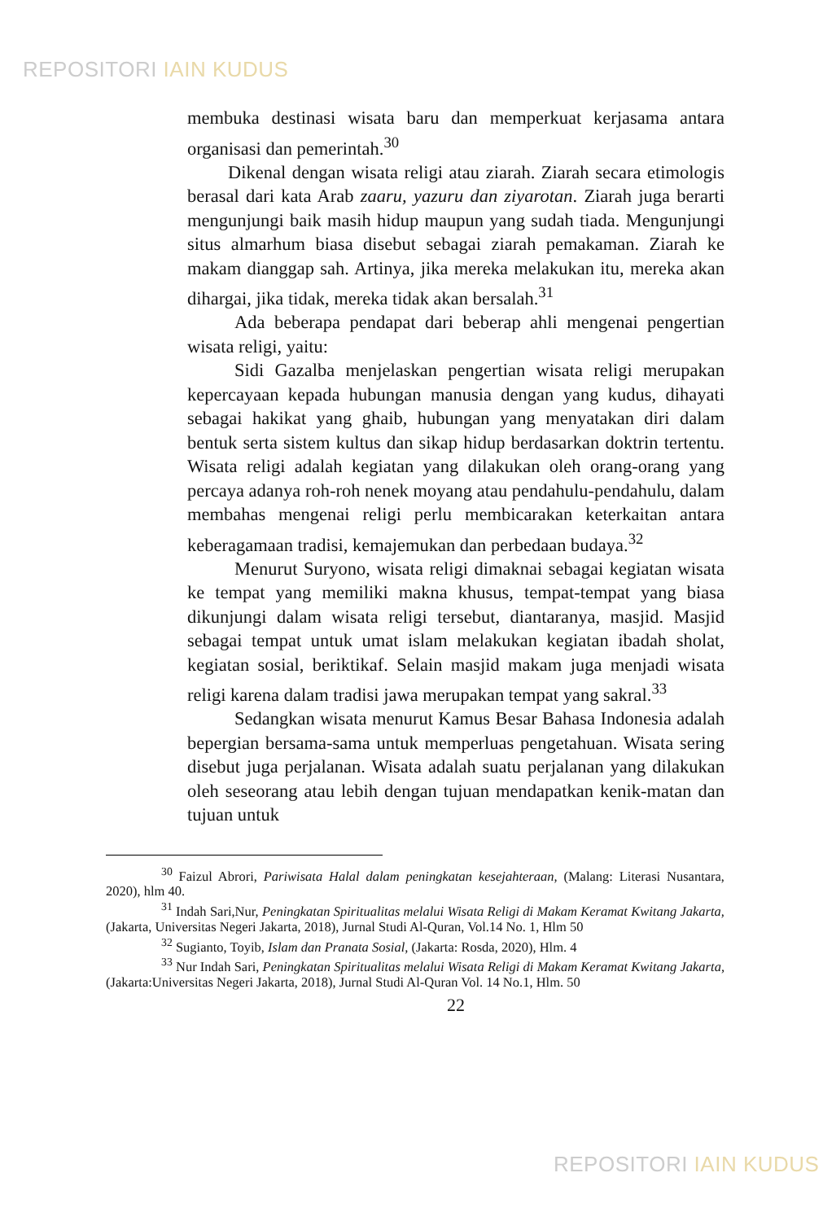REPOSITORI IAIN KUDUS
membuka destinasi wisata baru dan memperkuat kerjasama antara organisasi dan pemerintah.<sup>30</sup>
Dikenal dengan wisata religi atau ziarah. Ziarah secara etimologis berasal dari kata Arab zaaru, yazuru dan ziyarotan. Ziarah juga berarti mengunjungi baik masih hidup maupun yang sudah tiada. Mengunjungi situs almarhum biasa disebut sebagai ziarah pemakaman. Ziarah ke makam dianggap sah. Artinya, jika mereka melakukan itu, mereka akan dihargai, jika tidak, mereka tidak akan bersalah.<sup>31</sup>
Ada beberapa pendapat dari beberap ahli mengenai pengertian wisata religi, yaitu:
Sidi Gazalba menjelaskan pengertian wisata religi merupakan kepercayaan kepada hubungan manusia dengan yang kudus, dihayati sebagai hakikat yang ghaib, hubungan yang menyatakan diri dalam bentuk serta sistem kultus dan sikap hidup berdasarkan doktrin tertentu. Wisata religi adalah kegiatan yang dilakukan oleh orang-orang yang percaya adanya roh-roh nenek moyang atau pendahulu-pendahulu, dalam membahas mengenai religi perlu membicarakan keterkaitan antara keberagamaan tradisi, kemajemukan dan perbedaan budaya.<sup>32</sup>
Menurut Suryono, wisata religi dimaknai sebagai kegiatan wisata ke tempat yang memiliki makna khusus, tempat-tempat yang biasa dikunjungi dalam wisata religi tersebut, diantaranya, masjid. Masjid sebagai tempat untuk umat islam melakukan kegiatan ibadah sholat, kegiatan sosial, beriktikaf. Selain masjid makam juga menjadi wisata religi karena dalam tradisi jawa merupakan tempat yang sakral.<sup>33</sup>
Sedangkan wisata menurut Kamus Besar Bahasa Indonesia adalah bepergian bersama-sama untuk memperluas pengetahuan. Wisata sering disebut juga perjalanan. Wisata adalah suatu perjalanan yang dilakukan oleh seseorang atau lebih dengan tujuan mendapatkan kenik-matan dan tujuan untuk
<sup>30</sup> Faizul Abrori, Pariwisata Halal dalam peningkatan kesejahteraan, (Malang: Literasi Nusantara, 2020), hlm 40.
<sup>31</sup> Indah Sari,Nur, Peningkatan Spiritualitas melalui Wisata Religi di Makam Keramat Kwitang Jakarta, (Jakarta, Universitas Negeri Jakarta, 2018), Jurnal Studi Al-Quran, Vol.14 No. 1, Hlm 50
<sup>32</sup> Sugianto, Toyib, Islam dan Pranata Sosial, (Jakarta: Rosda, 2020), Hlm. 4
<sup>33</sup> Nur Indah Sari, Peningkatan Spiritualitas melalui Wisata Religi di Makam Keramat Kwitang Jakarta, (Jakarta:Universitas Negeri Jakarta, 2018), Jurnal Studi Al-Quran Vol. 14 No.1, Hlm. 50
22
REPOSITORI IAIN KUDUS